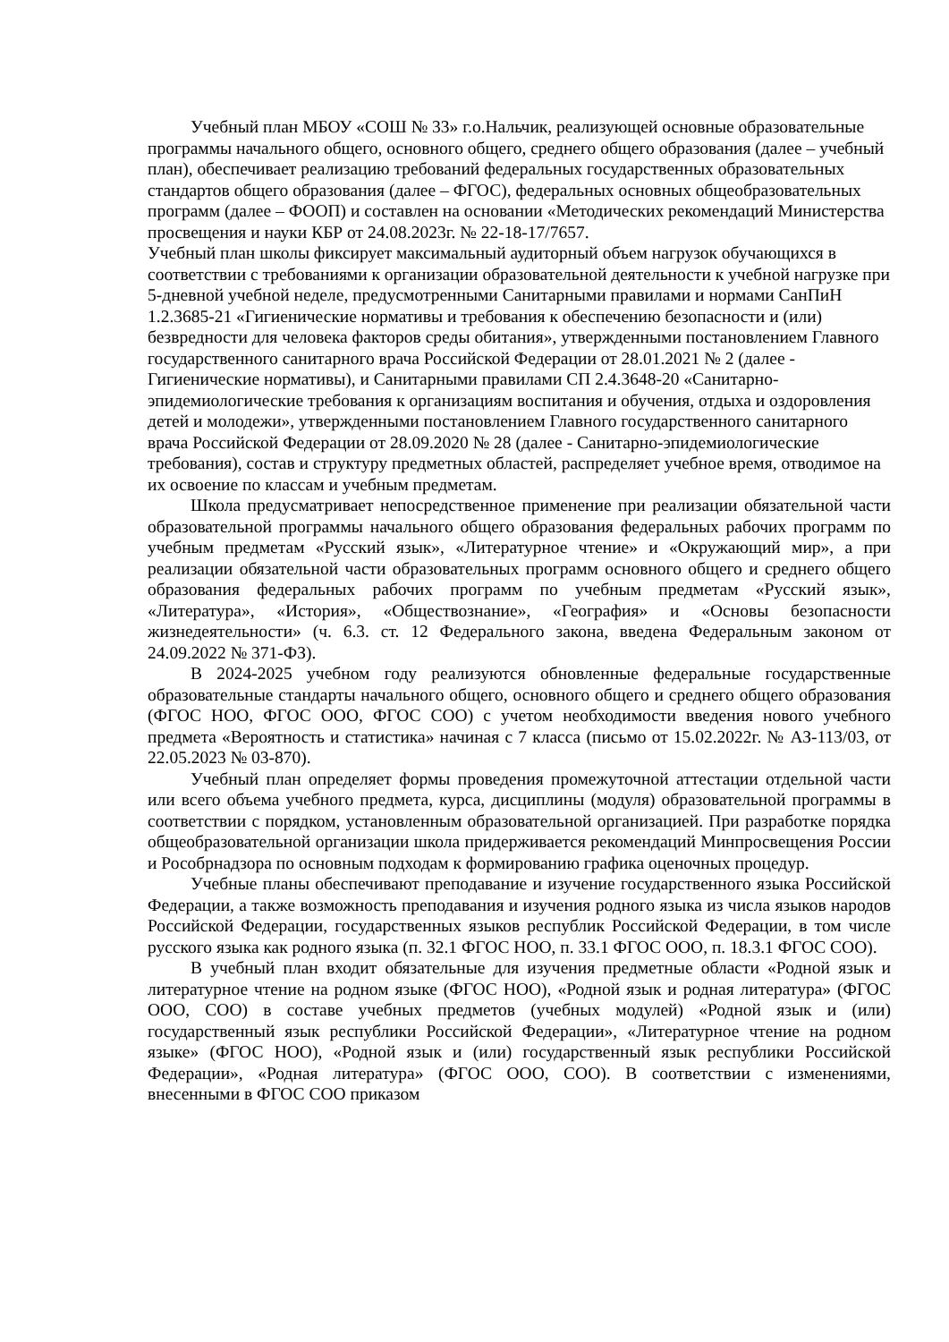Учебный план МБОУ «СОШ № 33» г.о.Нальчик, реализующей основные образовательные программы начального общего, основного общего, среднего общего образования (далее – учебный план), обеспечивает реализацию требований федеральных государственных образовательных стандартов общего образования (далее – ФГОС), федеральных основных общеобразовательных программ (далее – ФООП) и составлен на основании «Методических рекомендаций Министерства просвещения и науки КБР от 24.08.2023г. № 22-18-17/7657.
Учебный план школы фиксирует максимальный аудиторный объем нагрузок обучающихся в соответствии с требованиями к организации образовательной деятельности к учебной нагрузке при 5-дневной учебной неделе, предусмотренными Санитарными правилами и нормами СанПиН 1.2.3685-21 «Гигиенические нормативы и требования к обеспечению безопасности и (или) безвредности для человека факторов среды обитания», утвержденными постановлением Главного государственного санитарного врача Российской Федерации от 28.01.2021 № 2 (далее - Гигиенические нормативы), и Санитарными правилами СП 2.4.3648-20 «Санитарно-эпидемиологические требования к организациям воспитания и обучения, отдыха и оздоровления детей и молодежи», утвержденными постановлением Главного государственного санитарного врача Российской Федерации от 28.09.2020 № 28 (далее - Санитарно-эпидемиологические требования), состав и структуру предметных областей, распределяет учебное время, отводимое на их освоение по классам и учебным предметам.
Школа предусматривает непосредственное применение при реализации обязательной части образовательной программы начального общего образования федеральных рабочих программ по учебным предметам «Русский язык», «Литературное чтение» и «Окружающий мир», а при реализации обязательной части образовательных программ основного общего и среднего общего образования федеральных рабочих программ по учебным предметам «Русский язык», «Литература», «История», «Обществознание», «География» и «Основы безопасности жизнедеятельности» (ч. 6.3. ст. 12 Федерального закона, введена Федеральным законом от 24.09.2022 № 371-ФЗ).
В 2024-2025 учебном году реализуются обновленные федеральные государственные образовательные стандарты начального общего, основного общего и среднего общего образования (ФГОС НОО, ФГОС ООО, ФГОС СОО) с учетом необходимости введения нового учебного предмета «Вероятность и статистика» начиная с 7 класса (письмо от 15.02.2022г. № АЗ-113/03, от 22.05.2023 № 03-870).
Учебный план определяет формы проведения промежуточной аттестации отдельной части или всего объема учебного предмета, курса, дисциплины (модуля) образовательной программы в соответствии с порядком, установленным образовательной организацией. При разработке порядка общеобразовательной организации школа придерживается рекомендаций Минпросвещения России и Рособрнадзора по основным подходам к формированию графика оценочных процедур.
Учебные планы обеспечивают преподавание и изучение государственного языка Российской Федерации, а также возможность преподавания и изучения родного языка из числа языков народов Российской Федерации, государственных языков республик Российской Федерации, в том числе русского языка как родного языка (п. 32.1 ФГОС НОО, п. 33.1 ФГОС ООО, п. 18.3.1 ФГОС СОО).
В учебный план входит обязательные для изучения предметные области «Родной язык и литературное чтение на родном языке (ФГОС НОО), «Родной язык и родная литература» (ФГОС ООО, СОО) в составе учебных предметов (учебных модулей) «Родной язык и (или) государственный язык республики Российской Федерации», «Литературное чтение на родном языке» (ФГОС НОО), «Родной язык и (или) государственный язык республики Российской Федерации», «Родная литература» (ФГОС ООО, СОО). В соответствии с изменениями, внесенными в ФГОС СОО приказом